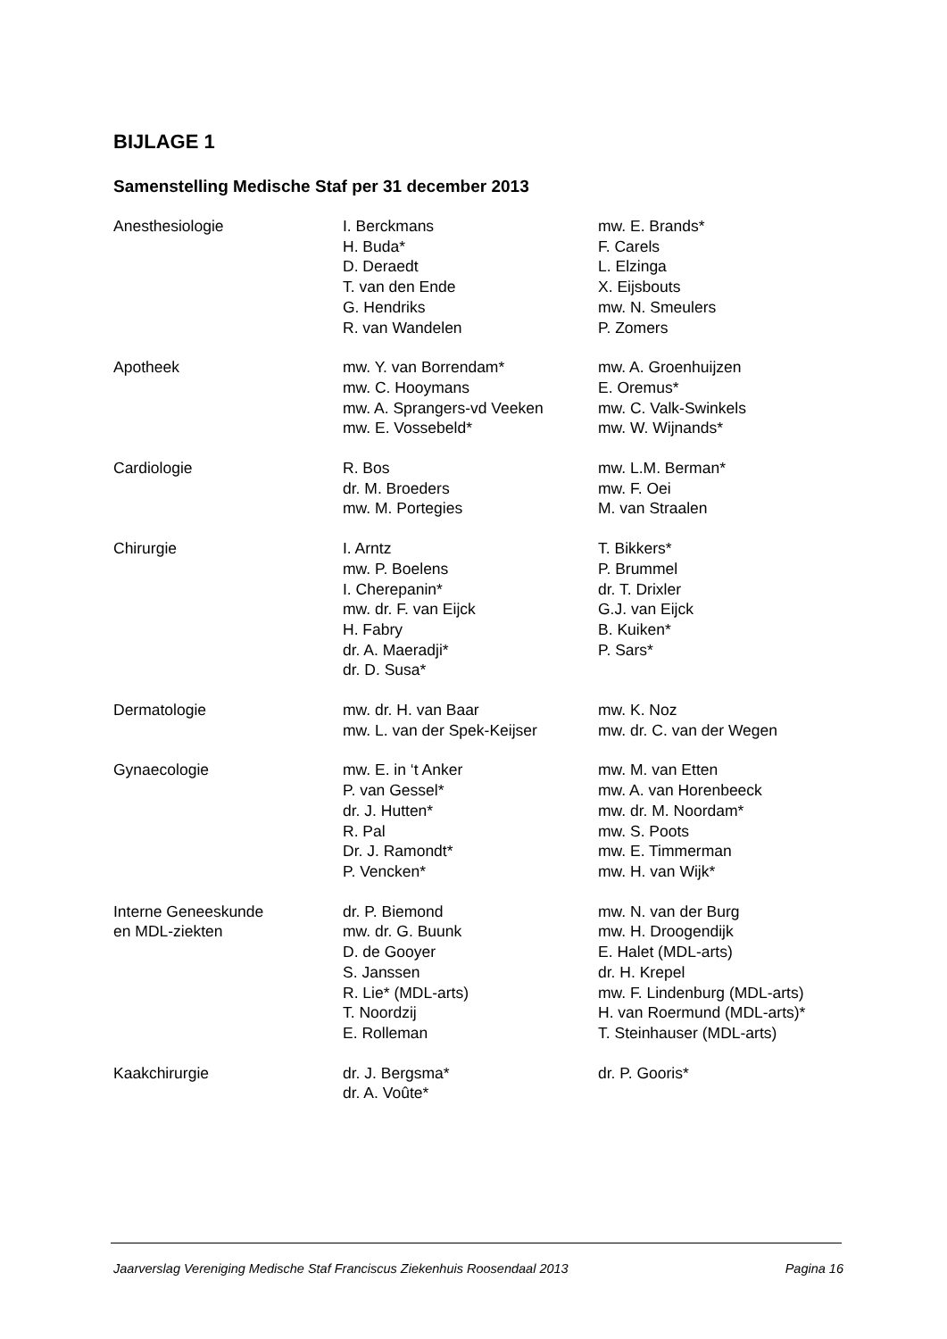BIJLAGE 1
Samenstelling Medische Staf per 31 december 2013
| Anesthesiologie | I. Berckmans H. Buda* D. Deraedt T. van den Ende G. Hendriks R. van Wandelen | mw. E. Brands* F. Carels L. Elzinga X. Eijsbouts mw. N. Smeulers P. Zomers |
| Apotheek | mw. Y. van Borrendam* mw. C. Hooymans mw. A. Sprangers-vd Veeken mw. E. Vossebeld* | mw. A. Groenhuijzen E. Oremus* mw. C. Valk-Swinkels mw. W. Wijnands* |
| Cardiologie | R. Bos dr. M. Broeders mw. M. Portegies | mw. L.M. Berman* mw. F. Oei M. van Straalen |
| Chirurgie | I. Arntz mw. P. Boelens I. Cherepanin* mw. dr. F. van Eijck H. Fabry dr. A. Maeradji* dr. D. Susa* | T. Bikkers* P. Brummel dr. T. Drixler G.J. van Eijck B. Kuiken* P. Sars* |
| Dermatologie | mw. dr. H. van Baar mw. L. van der Spek-Keijser | mw. K. Noz mw. dr. C. van der Wegen |
| Gynaecologie | mw. E. in ‘t Anker P. van Gessel* dr. J. Hutten* R. Pal Dr. J. Ramondt* P. Vencken* | mw. M. van Etten mw. A. van Horenbeeck mw. dr. M. Noordam* mw. S. Poots mw. E. Timmerman mw. H. van Wijk* |
| Interne Geneeskunde en MDL-ziekten | dr. P. Biemond mw. dr. G. Buunk D. de Gooyer S. Janssen R. Lie* (MDL-arts) T. Noordzij E. Rolleman | mw. N. van der Burg mw. H. Droogendijk E. Halet (MDL-arts) dr. H. Krepel mw. F. Lindenburg (MDL-arts) H. van Roermund (MDL-arts)* T. Steinhauser (MDL-arts) |
| Kaakchirurgie | dr. J. Bergsma* dr. A. Voûte* | dr. P. Gooris* |
Jaarverslag Vereniging Medische Staf Franciscus Ziekenhuis Roosendaal 2013 Pagina 16